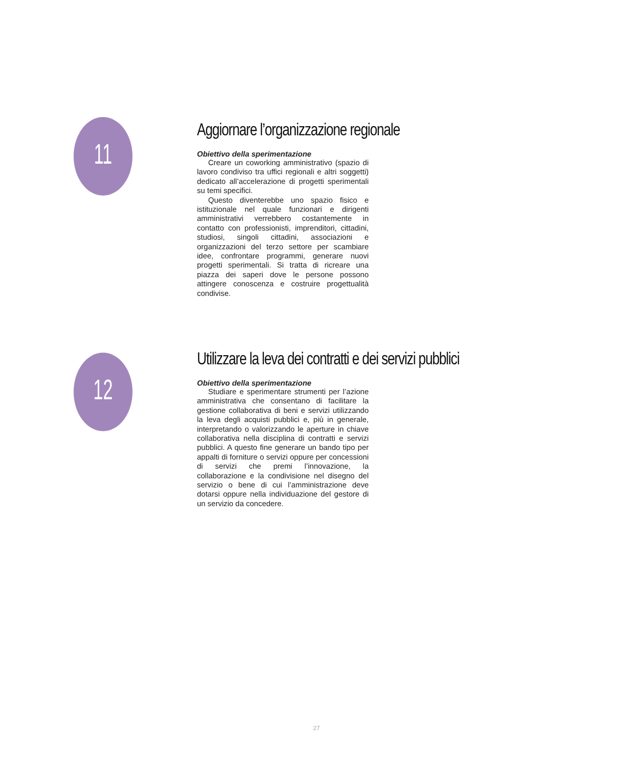11
Aggiornare l’organizzazione regionale
Obiettivo della sperimentazione
Creare un coworking amministrativo (spazio di lavoro condiviso tra uffici regionali e altri soggetti) dedicato all’accelerazione di progetti sperimentali su temi specifici.
Questo diventerebbe uno spazio fisico e istituzionale nel quale funzionari e dirigenti amministrativi verrebbero costantemente in contatto con professionisti, imprenditori, cittadini, studiosi, singoli cittadini, associazioni e organizzazioni del terzo settore per scambiare idee, confrontare programmi, generare nuovi progetti sperimentali. Si tratta di ricreare una piazza dei saperi dove le persone possono attingere conoscenza e costruire progettualità condivise.
12
Utilizzare la leva dei contratti e dei servizi pubblici
Obiettivo della sperimentazione
Studiare e sperimentare strumenti per l’azione amministrativa che consentano di facilitare la gestione collaborativa di beni e servizi utilizzando la leva degli acquisti pubblici e, più in generale, interpretando o valorizzando le aperture in chiave collaborativa nella disciplina di contratti e servizi pubblici. A questo fine generare un bando tipo per appalti di forniture o servizi oppure per concessioni di servizi che premi l’innovazione, la collaborazione e la condivisione nel disegno del servizio o bene di cui l’amministrazione deve dotarsi oppure nella individuazione del gestore di un servizio da concedere.
27